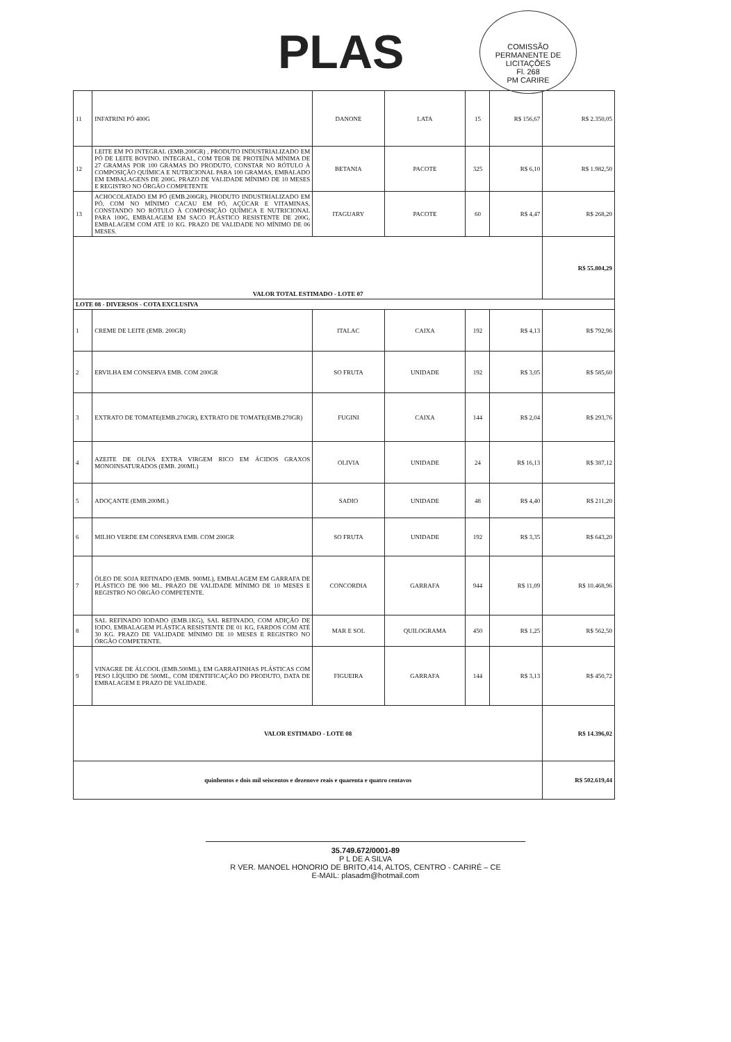PLAS
COMISSÃO PERMANENTE DE LICITAÇÕES
Fl. 268
PM CARIRE
| 11 | INFATRINI PÓ 400G | DANONE | LATA | 15 | R$ 156,67 | R$ 2.350,05 |
| 12 | LEITE EM PO INTEGRAL (EMB.200GR) , PRODUTO INDUSTRIALIZADO EM PÓ DE LEITE BOVINO. INTEGRAL, COM TEOR DE PROTEÍNA MÍNIMA DE 27 GRAMAS POR 100 GRAMAS DO PRODUTO, CONSTAR NO RÓTULO À COMPOSIÇÃO QUÍMICA E NUTRICIONAL PARA 100 GRAMAS, EMBALADO EM EMBALAGENS DE 200G. PRAZO DE VALIDADE MÍNIMO DE 10 MESES E REGISTRO NO ÓRGÃO COMPETENTE | BETANIA | PACOTE | 325 | R$ 6,10 | R$ 1.982,50 |
| 13 | ACHOCOLATADO EM PÓ (EMB.200GR), PRODUTO INDUSTRIALIZADO EM PÓ, COM NO MÍNIMO CACAU EM PÓ, AÇÚCAR E VITAMINAS, CONSTANDO NO RÓTULO À COMPOSIÇÃO QUÍMICA E NUTRICIONAL PARA 100G, EMBALAGEM EM SACO PLÁSTICO RESISTENTE DE 200G, EMBALAGEM COM ATÉ 10 KG. PRAZO DE VALIDADE NO MÍNIMO DE 06 MESES. | ITAGUARY | PACOTE | 60 | R$ 4,47 | R$ 268,20 |
| VALOR TOTAL ESTIMADO - LOTE 07 | | | | | | R$ 55.804,29 |
| LOTE 08 - DIVERSOS - COTA EXCLUSIVA | | | | | | |
| 1 | CREME DE LEITE (EMB. 200GR) | ITALAC | CAIXA | 192 | R$ 4,13 | R$ 792,96 |
| 2 | ERVILHA EM CONSERVA EMB. COM 200GR | SO FRUTA | UNIDADE | 192 | R$ 3,05 | R$ 585,60 |
| 3 | EXTRATO DE TOMATE(EMB.270GR), EXTRATO DE TOMATE(EMB.270GR) | FUGINI | CAIXA | 144 | R$ 2,04 | R$ 293,76 |
| 4 | AZEITE DE OLIVA EXTRA VIRGEM RICO EM ÁCIDOS GRAXOS MONOINSATURADOS (EMB. 200ML) | OLIVIA | UNIDADE | 24 | R$ 16,13 | R$ 387,12 |
| 5 | ADOÇANTE (EMB.200ML) | SADIO | UNIDADE | 48 | R$ 4,40 | R$ 211,20 |
| 6 | MILHO VERDE EM CONSERVA EMB. COM 200GR | SO FRUTA | UNIDADE | 192 | R$ 3,35 | R$ 643,20 |
| 7 | ÓLEO DE SOJA REFINADO (EMB. 900ML), EMBALAGEM EM GARRAFA DE PLÁSTICO DE 900 ML. PRAZO DE VALIDADE MÍNIMO DE 10 MESES E REGISTRO NO ÓRGÃO COMPETENTE. | CONCORDIA | GARRAFA | 944 | R$ 11,09 | R$ 10.468,96 |
| 8 | SAL REFINADO IODADO (EMB.1KG), SAL REFINADO, COM ADIÇÃO DE IODO, EMBALAGEM PLÁSTICA RESISTENTE DE 01 KG, FARDOS COM ATÉ 30 KG. PRAZO DE VALIDADE MÍNIMO DE 10 MESES E REGISTRO NO ÓRGÃO COMPETENTE. | MAR E SOL | QUILOGRAMA | 450 | R$ 1,25 | R$ 562,50 |
| 9 | VINAGRE DE ÁLCOOL (EMB.500ML), EM GARRAFINHAS PLÁSTICAS COM PESO LÍQUIDO DE 500ML, COM IDENTIFICAÇÃO DO PRODUTO, DATA DE EMBALAGEM E PRAZO DE VALIDADE. | FIGUEIRA | GARRAFA | 144 | R$ 3,13 | R$ 450,72 |
| VALOR ESTIMADO - LOTE 08 | | | | | | R$ 14.396,02 |
| quinhentos e dois mil seiscentos e dezenove reais e quarenta e quatro centavos | | | | | | R$ 502.619,44 |
35.749.672/0001-89
P L DE A SILVA
R VER. MANOEL HONORIO DE BRITO,414, ALTOS, CENTRO - CARIRÉ – CE
E-MAIL: plasadm@hotmail.com